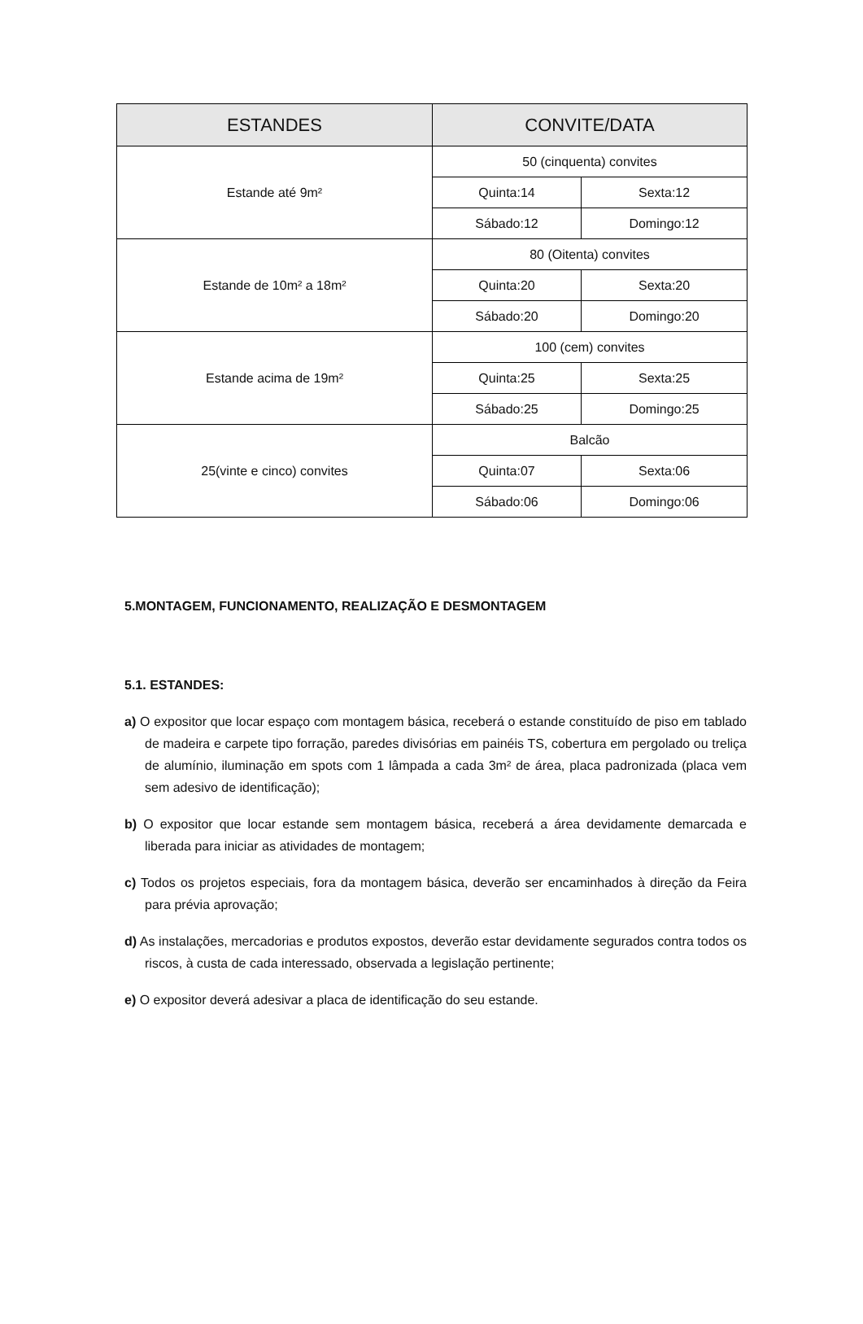| ESTANDES | CONVITE/DATA | |
| --- | --- | --- |
| Estande até 9m² | 50 (cinquenta) convites | |
| | Quinta:14 | Sexta:12 |
| | Sábado:12 | Domingo:12 |
| Estande de 10m² a 18m² | 80 (Oitenta) convites | |
| | Quinta:20 | Sexta:20 |
| | Sábado:20 | Domingo:20 |
| Estande acima de 19m² | 100 (cem) convites | |
| | Quinta:25 | Sexta:25 |
| | Sábado:25 | Domingo:25 |
| 25(vinte e cinco) convites | Balcão | |
| | Quinta:07 | Sexta:06 |
| | Sábado:06 | Domingo:06 |
5.MONTAGEM, FUNCIONAMENTO, REALIZAÇÃO E DESMONTAGEM
5.1. ESTANDES:
a) O expositor que locar espaço com montagem básica, receberá o estande constituído de piso em tablado de madeira e carpete tipo forração, paredes divisórias em painéis TS, cobertura em pergolado ou treliça de alumínio, iluminação em spots com 1 lâmpada a cada 3m² de área, placa padronizada (placa vem sem adesivo de identificação);
b) O expositor que locar estande sem montagem básica, receberá a área devidamente demarcada e liberada para iniciar as atividades de montagem;
c) Todos os projetos especiais, fora da montagem básica, deverão ser encaminhados à direção da Feira para prévia aprovação;
d) As instalações, mercadorias e produtos expostos, deverão estar devidamente segurados contra todos os riscos, à custa de cada interessado, observada a legislação pertinente;
e) O expositor deverá adesivar a placa de identificação do seu estande.